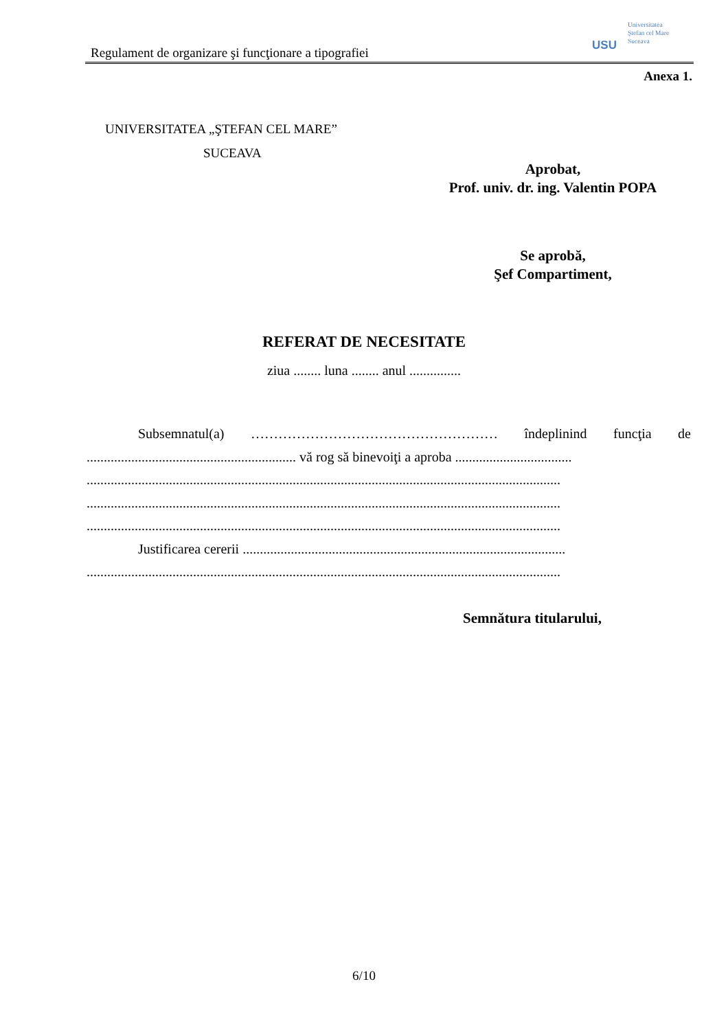Regulament de organizare şi funcţionare a tipografiei
USU
Universitatea
Ştefan cel Mare
Suceava
Anexa 1.
UNIVERSITATEA „ŞTEFAN CEL MARE”
SUCEAVA
Aprobat,
Prof. univ. dr. ing. Valentin POPA
Se aprobă,
Şef Compartiment,
REFERAT DE NECESITATE
ziua ........ luna ........ anul ...............
Subsemnatul(a) ……………………………………………… îndeplinind funcţia de
............................................................. vă rog să binevoiţi a aproba ..................................
..........................................................................................................................................
..........................................................................................................................................
..........................................................................................................................................
Justificarea cererii ..............................................................................................
..........................................................................................................................................
Semnătura titularului,
6/10